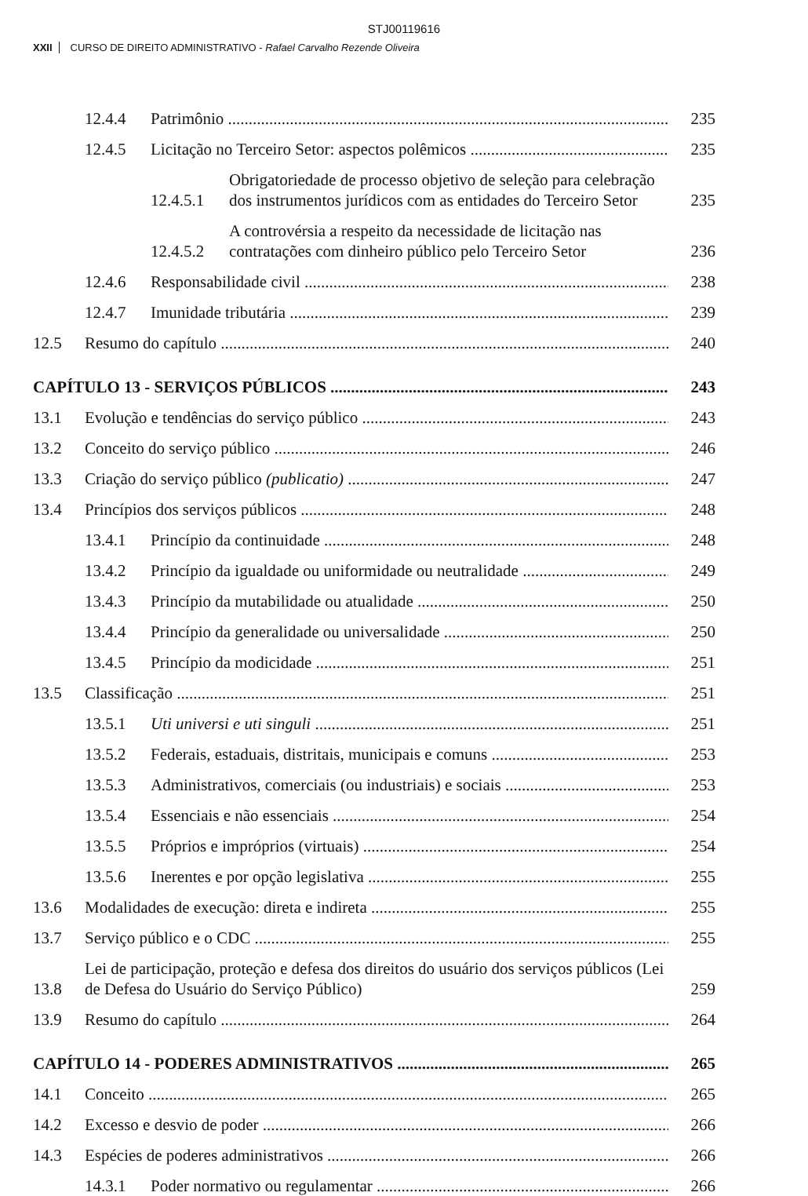STJ00119616
XXII CURSO DE DIREITO ADMINISTRATIVO - Rafael Carvalho Rezende Oliveira
12.4.4 Patrimônio 235
12.4.5 Licitação no Terceiro Setor: aspectos polêmicos 235
12.4.5.1 Obrigatoriedade de processo objetivo de seleção para celebração dos instrumentos jurídicos com as entidades do Terceiro Setor 235
12.4.5.2 A controvérsia a respeito da necessidade de licitação nas contratações com dinheiro público pelo Terceiro Setor 236
12.4.6 Responsabilidade civil 238
12.4.7 Imunidade tributária 239
12.5 Resumo do capítulo 240
CAPÍTULO 13 - SERVIÇOS PÚBLICOS 243
13.1 Evolução e tendências do serviço público 243
13.2 Conceito do serviço público 246
13.3 Criação do serviço público (publicatio) 247
13.4 Princípios dos serviços públicos 248
13.4.1 Princípio da continuidade 248
13.4.2 Princípio da igualdade ou uniformidade ou neutralidade 249
13.4.3 Princípio da mutabilidade ou atualidade 250
13.4.4 Princípio da generalidade ou universalidade 250
13.4.5 Princípio da modicidade 251
13.5 Classificação 251
13.5.1 Uti universi e uti singuli 251
13.5.2 Federais, estaduais, distritais, municipais e comuns 253
13.5.3 Administrativos, comerciais (ou industriais) e sociais 253
13.5.4 Essenciais e não essenciais 254
13.5.5 Próprios e impróprios (virtuais) 254
13.5.6 Inerentes e por opção legislativa 255
13.6 Modalidades de execução: direta e indireta 255
13.7 Serviço público e o CDC 255
13.8 Lei de participação, proteção e defesa dos direitos do usuário dos serviços públicos (Lei de Defesa do Usuário do Serviço Público) 259
13.9 Resumo do capítulo 264
CAPÍTULO 14 - PODERES ADMINISTRATIVOS 265
14.1 Conceito 265
14.2 Excesso e desvio de poder 266
14.3 Espécies de poderes administrativos 266
14.3.1 Poder normativo ou regulamentar 266